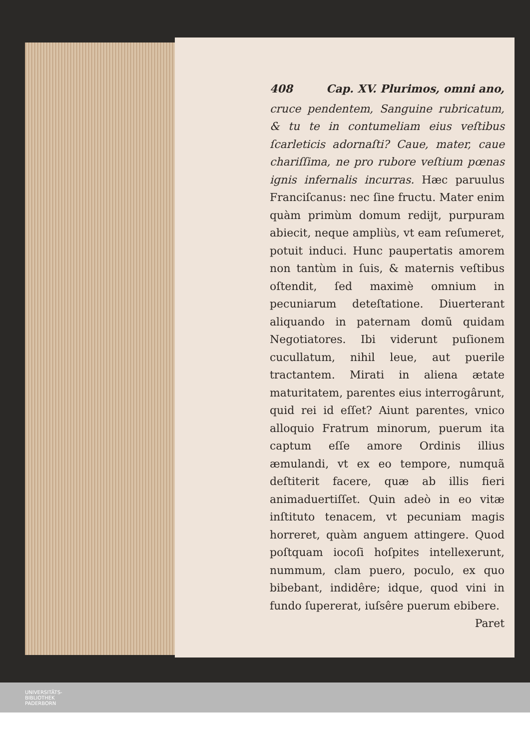408 Cap. XV. Plurimos, omni ano,
cruce pendentem, Sanguine rubricatum, & tu te in contumeliam eius veſtibus ſcarleticis adornaſti? Caue, mater, caue chariſſima, ne pro rubore veſtium pœnas ignis infernalis incurras. Hæc paruulus Franciſcanus: nec ſine fructu. Mater enim quàm primùm domum redijt, purpuram abiecit, neque ampliùs, vt eam reſumeret, potuit induci. Hunc paupertatis amorem non tantùm in ſuis, & maternis veſtibus oſtendit, ſed maximè omnium in pecuniarum deteſtatione. Diuerterant aliquando in paternam domũ quidam Negotiatores. Ibi viderunt puſionem cucullatum, nihil leue, aut puerile tractantem. Mirati in aliena ætate maturitatem, parentes eius interrogârunt, quid rei id eſſet? Aiunt parentes, vnico alloquio Fratrum minorum, puerum ita captum eſſe amore Ordinis illius æmulandi, vt ex eo tempore, numquã deſtiterit facere, quæ ab illis fieri animaduertiſſet. Quin adeò in eo vitæ inſtituto tenacem, vt pecuniam magis horreret, quàm anguem attingere. Quod poſtquam iocoſi hoſpites intellexerunt, nummum, clam puero, poculo, ex quo bibebant, indidêre; idque, quod vini in fundo ſupererat, iuſsêre puerum ebibere.
Paret
UNIVERSITÄTS-
BIBLIOTHEK
PADERBORN